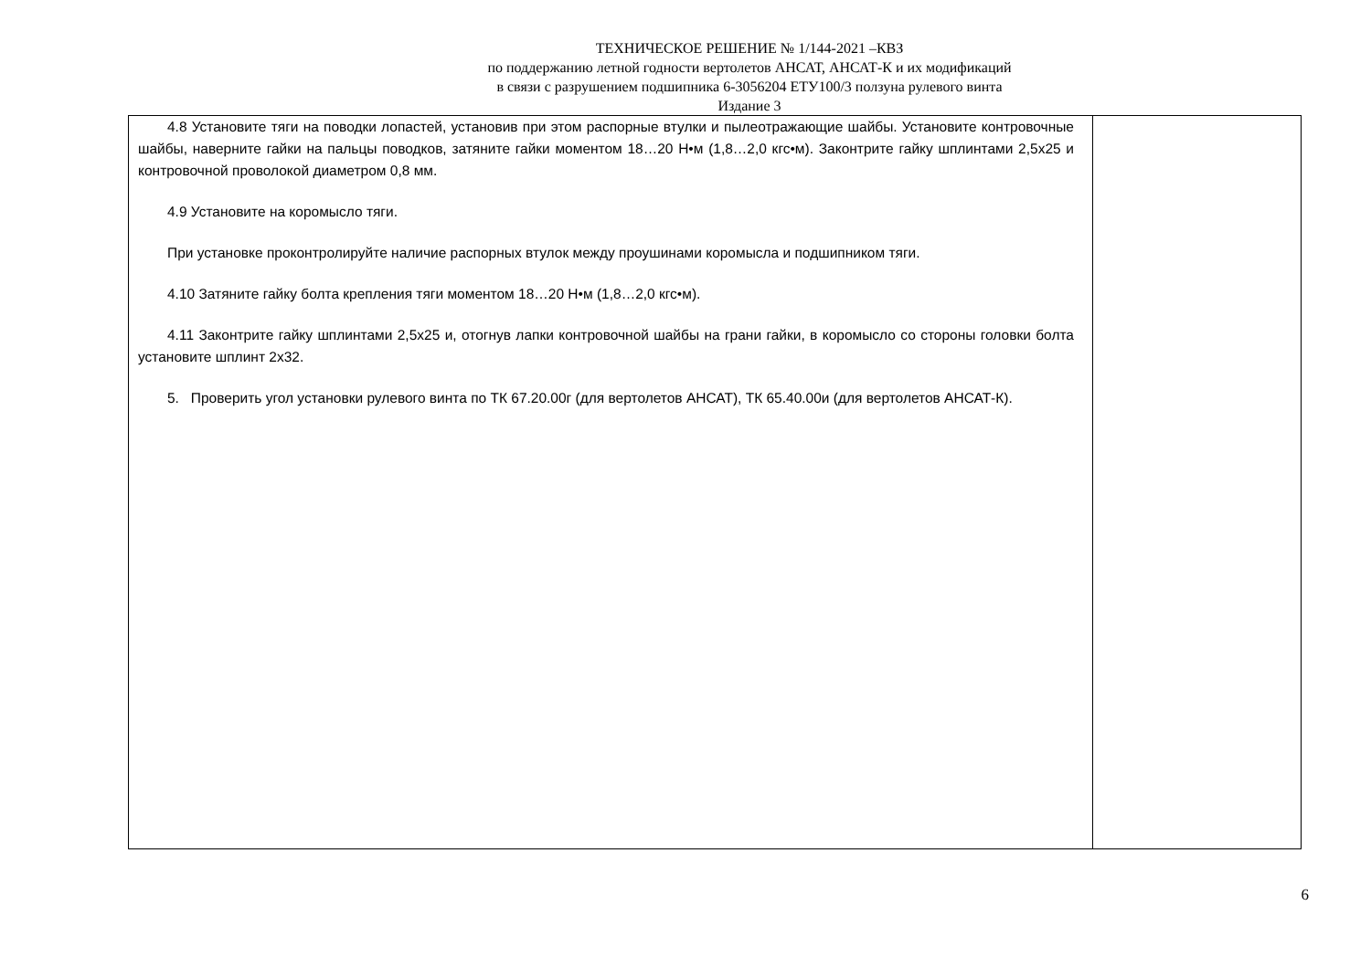ТЕХНИЧЕСКОЕ РЕШЕНИЕ № 1/144-2021 –КВЗ
по поддержанию летной годности вертолетов АНСАТ, АНСАТ-К и их модификаций
в связи с разрушением подшипника 6-3056204 ЕТУ100/3 ползуна рулевого винта
Издание 3
| 4.8 Установите тяги на поводки лопастей, установив при этом распорные втулки и пылеотражающие шайбы. Установите контровочные шайбы, наверните гайки на пальцы поводков, затяните гайки моментом 18…20 Н•м (1,8…2,0 кгс•м). Законтрите гайку шплинтами 2,5х25 и контровочной проволокой диаметром 0,8 мм. 4.9 Установите на коромысло тяги. При установке проконтролируйте наличие распорных втулок между проушинами коромысла и подшипником тяги. 4.10 Затяните гайку болта крепления тяги моментом 18…20 Н•м (1,8…2,0 кгс•м). 4.11 Законтрите гайку шплинтами 2,5х25 и, отогнув лапки контровочной шайбы на грани гайки, в коромысло со стороны головки болта установите шплинт 2х32. 5. Проверить угол установки рулевого винта по ТК 67.20.00г (для вертолетов АНСАТ), ТК 65.40.00и (для вертолетов АНСАТ-К). | |
6